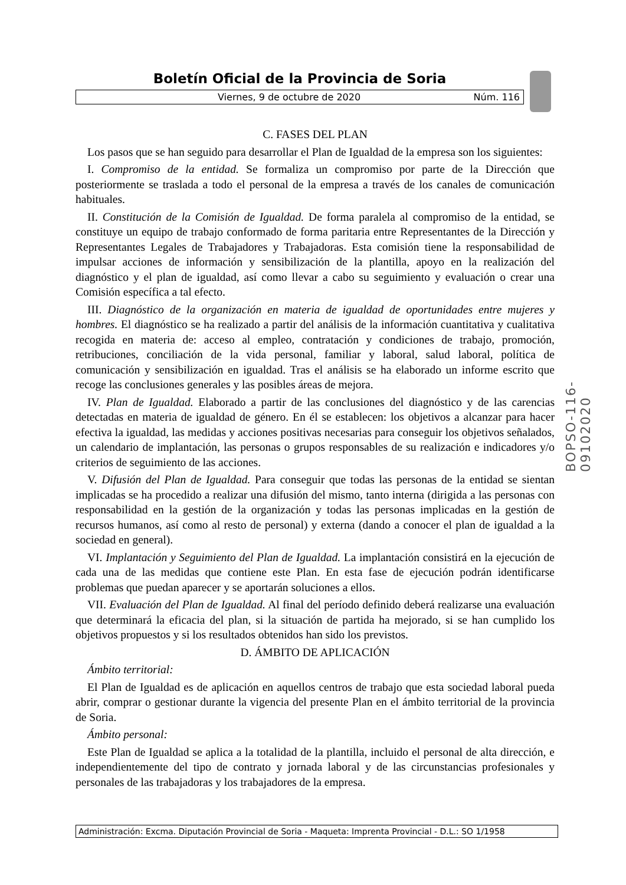Boletín Oficial de la Provincia de Soria
Viernes, 9 de octubre de 2020 Núm. 116
C. FASES DEL PLAN
Los pasos que se han seguido para desarrollar el Plan de Igualdad de la empresa son los siguientes:
I. Compromiso de la entidad. Se formaliza un compromiso por parte de la Dirección que posteriormente se traslada a todo el personal de la empresa a través de los canales de comunicación habituales.
II. Constitución de la Comisión de Igualdad. De forma paralela al compromiso de la entidad, se constituye un equipo de trabajo conformado de forma paritaria entre Representantes de la Dirección y Representantes Legales de Trabajadores y Trabajadoras. Esta comisión tiene la responsabilidad de impulsar acciones de información y sensibilización de la plantilla, apoyo en la realización del diagnóstico y el plan de igualdad, así como llevar a cabo su seguimiento y evaluación o crear una Comisión específica a tal efecto.
III. Diagnóstico de la organización en materia de igualdad de oportunidades entre mujeres y hombres. El diagnóstico se ha realizado a partir del análisis de la información cuantitativa y cualitativa recogida en materia de: acceso al empleo, contratación y condiciones de trabajo, promoción, retribuciones, conciliación de la vida personal, familiar y laboral, salud laboral, política de comunicación y sensibilización en igualdad. Tras el análisis se ha elaborado un informe escrito que recoge las conclusiones generales y las posibles áreas de mejora.
IV. Plan de Igualdad. Elaborado a partir de las conclusiones del diagnóstico y de las carencias detectadas en materia de igualdad de género. En él se establecen: los objetivos a alcanzar para hacer efectiva la igualdad, las medidas y acciones positivas necesarias para conseguir los objetivos señalados, un calendario de implantación, las personas o grupos responsables de su realización e indicadores y/o criterios de seguimiento de las acciones.
V. Difusión del Plan de Igualdad. Para conseguir que todas las personas de la entidad se sientan implicadas se ha procedido a realizar una difusión del mismo, tanto interna (dirigida a las personas con responsabilidad en la gestión de la organización y todas las personas implicadas en la gestión de recursos humanos, así como al resto de personal) y externa (dando a conocer el plan de igualdad a la sociedad en general).
VI. Implantación y Seguimiento del Plan de Igualdad. La implantación consistirá en la ejecución de cada una de las medidas que contiene este Plan. En esta fase de ejecución podrán identificarse problemas que puedan aparecer y se aportarán soluciones a ellos.
VII. Evaluación del Plan de Igualdad. Al final del período definido deberá realizarse una evaluación que determinará la eficacia del plan, si la situación de partida ha mejorado, si se han cumplido los objetivos propuestos y si los resultados obtenidos han sido los previstos.
D. ÁMBITO DE APLICACIÓN
Ámbito territorial:
El Plan de Igualdad es de aplicación en aquellos centros de trabajo que esta sociedad laboral pueda abrir, comprar o gestionar durante la vigencia del presente Plan en el ámbito territorial de la provincia de Soria.
Ámbito personal:
Este Plan de Igualdad se aplica a la totalidad de la plantilla, incluido el personal de alta dirección, e independientemente del tipo de contrato y jornada laboral y de las circunstancias profesionales y personales de las trabajadoras y los trabajadores de la empresa.
BOPSO-116-09102020
Administración: Excma. Diputación Provincial de Soria - Maqueta: Imprenta Provincial - D.L.: SO 1/1958